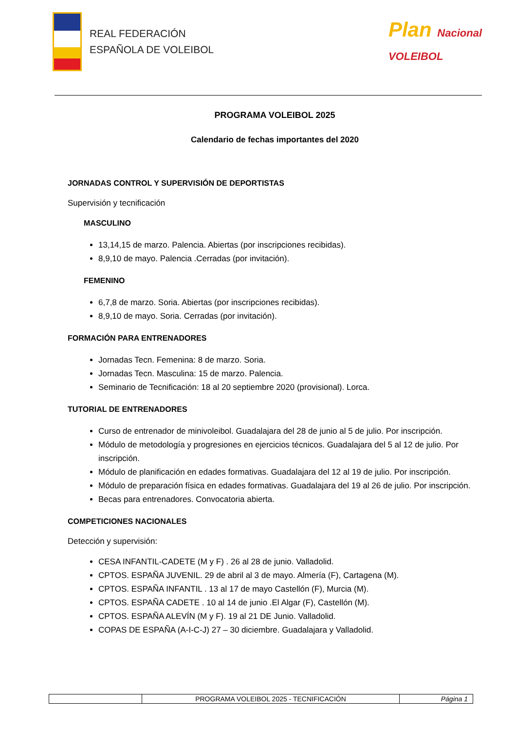REAL FEDERACIÓN
ESPAÑOLA DE VOLEIBOL
Plan Nacional
VOLEIBOL
PROGRAMA VOLEIBOL 2025
Calendario de fechas importantes del 2020
JORNADAS CONTROL Y SUPERVISIÓN DE DEPORTISTAS
Supervisión y tecnificación
MASCULINO
13,14,15 de marzo. Palencia. Abiertas (por inscripciones recibidas).
8,9,10 de mayo. Palencia .Cerradas (por invitación).
FEMENINO
6,7,8 de marzo. Soria. Abiertas (por inscripciones recibidas).
8,9,10 de mayo. Soria. Cerradas (por invitación).
FORMACIÓN PARA ENTRENADORES
Jornadas Tecn. Femenina: 8 de marzo. Soria.
Jornadas Tecn. Masculina: 15 de marzo. Palencia.
Seminario de Tecnificación: 18 al 20 septiembre 2020 (provisional). Lorca.
TUTORIAL DE ENTRENADORES
Curso de entrenador de minivoleibol. Guadalajara del 28 de junio al 5 de julio. Por inscripción.
Módulo de metodología y progresiones en ejercicios técnicos. Guadalajara del 5 al 12 de julio. Por inscripción.
Módulo de planificación en edades formativas. Guadalajara del 12 al 19 de julio. Por inscripción.
Módulo de preparación física en edades formativas. Guadalajara del 19 al 26 de julio. Por inscripción.
Becas para entrenadores. Convocatoria abierta.
COMPETICIONES NACIONALES
Detección y supervisión:
CESA INFANTIL-CADETE (M y F) . 26 al 28 de junio. Valladolid.
CPTOS. ESPAÑA JUVENIL. 29 de abril al 3 de mayo. Almería (F), Cartagena (M).
CPTOS. ESPAÑA INFANTIL . 13 al 17 de mayo Castellón (F), Murcia (M).
CPTOS. ESPAÑA CADETE . 10 al 14 de junio .El Algar (F), Castellón (M).
CPTOS. ESPAÑA ALEVÍN (M y F). 19 al 21 DE Junio. Valladolid.
COPAS DE ESPAÑA (A-I-C-J) 27 – 30 diciembre. Guadalajara y Valladolid.
| | PROGRAMA VOLEIBOL 2025 - TECNIFICACIÓN | Página 1 |